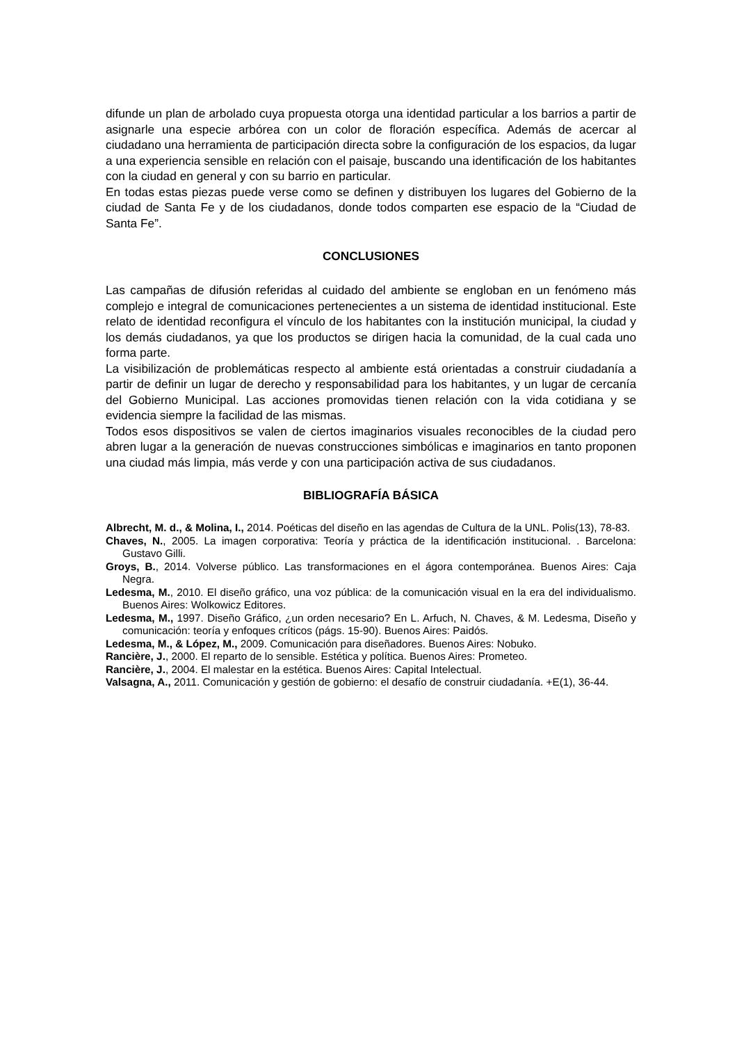difunde un plan de arbolado cuya propuesta otorga una identidad particular a los barrios a partir de asignarle una especie arbórea con un color de floración específica. Además de acercar al ciudadano una herramienta de participación directa sobre la configuración de los espacios, da lugar a una experiencia sensible en relación con el paisaje, buscando una identificación de los habitantes con la ciudad en general y con su barrio en particular.
En todas estas piezas puede verse como se definen y distribuyen los lugares del Gobierno de la ciudad de Santa Fe y de los ciudadanos, donde todos comparten ese espacio de la “Ciudad de Santa Fe”.
CONCLUSIONES
Las campañas de difusión referidas al cuidado del ambiente se engloban en un fenómeno más complejo e integral de comunicaciones pertenecientes a un sistema de identidad institucional. Este relato de identidad reconfigura el vínculo de los habitantes con la institución municipal, la ciudad y los demás ciudadanos, ya que los productos se dirigen hacia la comunidad, de la cual cada uno forma parte.
La visibilización de problemáticas respecto al ambiente está orientadas a construir ciudadanía a partir de definir un lugar de derecho y responsabilidad para los habitantes, y un lugar de cercanía del Gobierno Municipal. Las acciones promovidas tienen relación con la vida cotidiana y se evidencia siempre la facilidad de las mismas.
Todos esos dispositivos se valen de ciertos imaginarios visuales reconocibles de la ciudad pero abren lugar a la generación de nuevas construcciones simbólicas e imaginarios en tanto proponen una ciudad más limpia, más verde y con una participación activa de sus ciudadanos.
BIBLIOGRAFÍA BÁSICA
Albrecht, M. d., & Molina, I., 2014. Poéticas del diseño en las agendas de Cultura de la UNL. Polis(13), 78-83.
Chaves, N., 2005. La imagen corporativa: Teoría y práctica de la identificación institucional. . Barcelona: Gustavo Gilli.
Groys, B., 2014. Volverse público. Las transformaciones en el ágora contemporánea. Buenos Aires: Caja Negra.
Ledesma, M., 2010. El diseño gráfico, una voz pública: de la comunicación visual en la era del individualismo. Buenos Aires: Wolkowicz Editores.
Ledesma, M., 1997. Diseño Gráfico, ¿un orden necesario? En L. Arfuch, N. Chaves, & M. Ledesma, Diseño y comunicación: teoría y enfoques críticos (págs. 15-90). Buenos Aires: Paidós.
Ledesma, M., & López, M., 2009. Comunicación para diseñadores. Buenos Aires: Nobuko.
Rancière, J., 2000. El reparto de lo sensible. Estética y política. Buenos Aires: Prometeo.
Rancière, J., 2004. El malestar en la estética. Buenos Aires: Capital Intelectual.
Valsagna, A., 2011. Comunicación y gestión de gobierno: el desafío de construir ciudadanía. +E(1), 36-44.